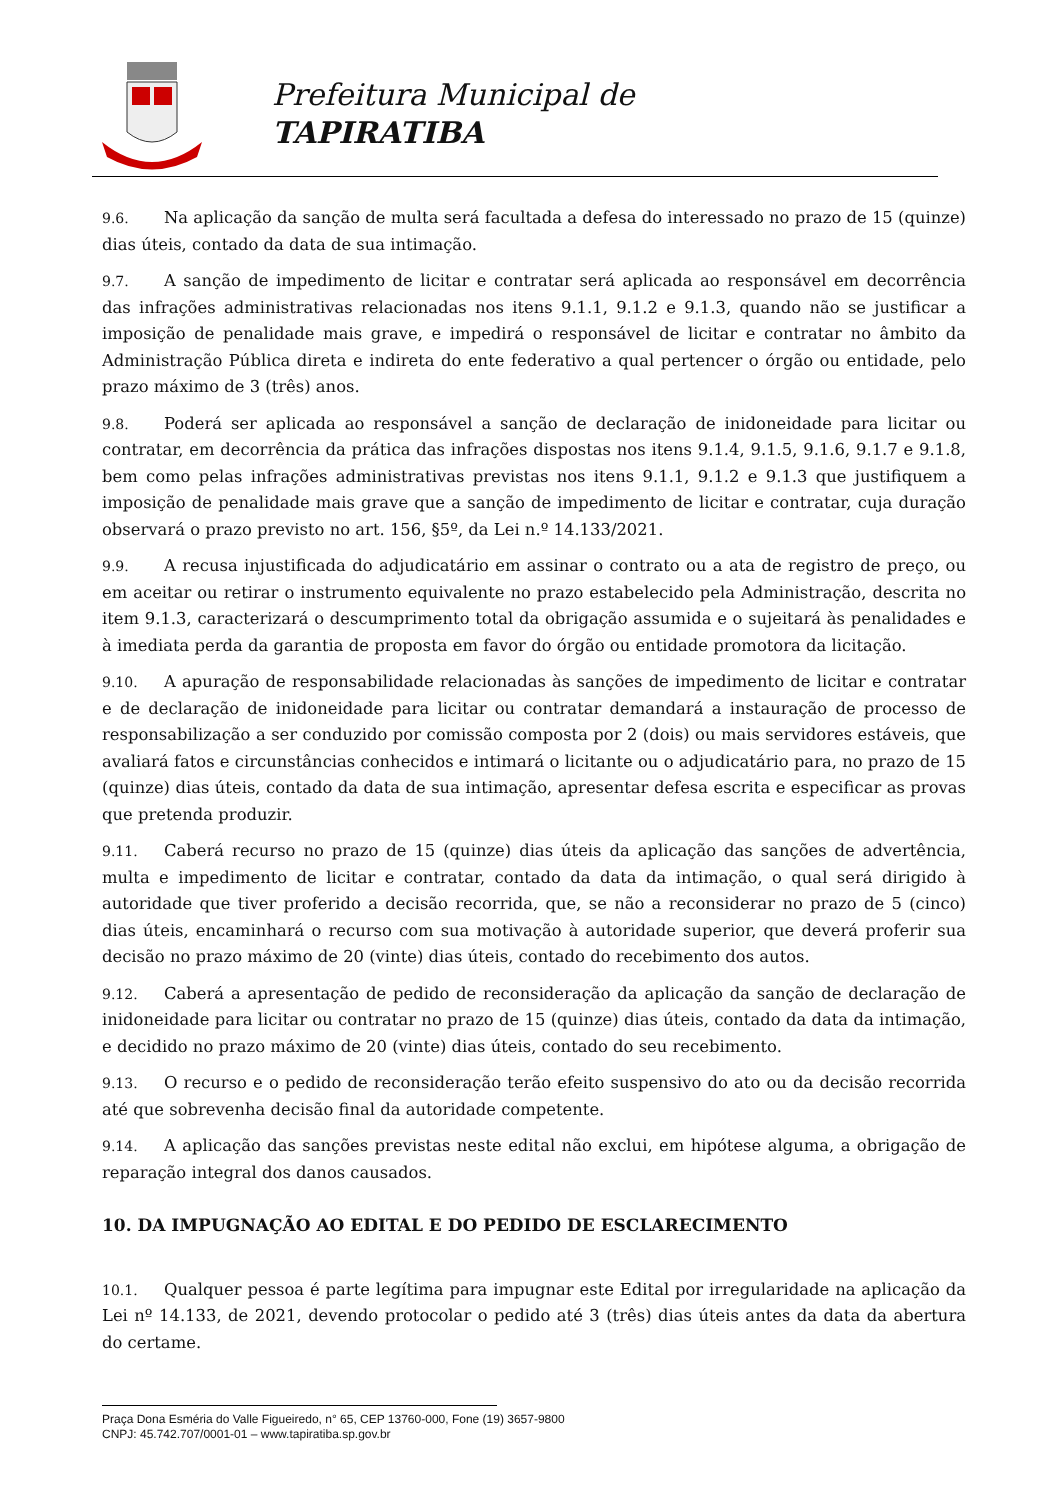Prefeitura Municipal de
TAPIRATIBA
9.6. Na aplicação da sanção de multa será facultada a defesa do interessado no prazo de 15 (quinze) dias úteis, contado da data de sua intimação.
9.7. A sanção de impedimento de licitar e contratar será aplicada ao responsável em decorrência das infrações administrativas relacionadas nos itens 9.1.1, 9.1.2 e 9.1.3, quando não se justificar a imposição de penalidade mais grave, e impedirá o responsável de licitar e contratar no âmbito da Administração Pública direta e indireta do ente federativo a qual pertencer o órgão ou entidade, pelo prazo máximo de 3 (três) anos.
9.8. Poderá ser aplicada ao responsável a sanção de declaração de inidoneidade para licitar ou contratar, em decorrência da prática das infrações dispostas nos itens 9.1.4, 9.1.5, 9.1.6, 9.1.7 e 9.1.8, bem como pelas infrações administrativas previstas nos itens 9.1.1, 9.1.2 e 9.1.3 que justifiquem a imposição de penalidade mais grave que a sanção de impedimento de licitar e contratar, cuja duração observará o prazo previsto no art. 156, §5º, da Lei n.º 14.133/2021.
9.9. A recusa injustificada do adjudicatário em assinar o contrato ou a ata de registro de preço, ou em aceitar ou retirar o instrumento equivalente no prazo estabelecido pela Administração, descrita no item 9.1.3, caracterizará o descumprimento total da obrigação assumida e o sujeitará às penalidades e à imediata perda da garantia de proposta em favor do órgão ou entidade promotora da licitação.
9.10. A apuração de responsabilidade relacionadas às sanções de impedimento de licitar e contratar e de declaração de inidoneidade para licitar ou contratar demandará a instauração de processo de responsabilização a ser conduzido por comissão composta por 2 (dois) ou mais servidores estáveis, que avaliará fatos e circunstâncias conhecidos e intimará o licitante ou o adjudicatário para, no prazo de 15 (quinze) dias úteis, contado da data de sua intimação, apresentar defesa escrita e especificar as provas que pretenda produzir.
9.11. Caberá recurso no prazo de 15 (quinze) dias úteis da aplicação das sanções de advertência, multa e impedimento de licitar e contratar, contado da data da intimação, o qual será dirigido à autoridade que tiver proferido a decisão recorrida, que, se não a reconsiderar no prazo de 5 (cinco) dias úteis, encaminhará o recurso com sua motivação à autoridade superior, que deverá proferir sua decisão no prazo máximo de 20 (vinte) dias úteis, contado do recebimento dos autos.
9.12. Caberá a apresentação de pedido de reconsideração da aplicação da sanção de declaração de inidoneidade para licitar ou contratar no prazo de 15 (quinze) dias úteis, contado da data da intimação, e decidido no prazo máximo de 20 (vinte) dias úteis, contado do seu recebimento.
9.13. O recurso e o pedido de reconsideração terão efeito suspensivo do ato ou da decisão recorrida até que sobrevenha decisão final da autoridade competente.
9.14. A aplicação das sanções previstas neste edital não exclui, em hipótese alguma, a obrigação de reparação integral dos danos causados.
10. DA IMPUGNAÇÃO AO EDITAL E DO PEDIDO DE ESCLARECIMENTO
10.1. Qualquer pessoa é parte legítima para impugnar este Edital por irregularidade na aplicação da Lei nº 14.133, de 2021, devendo protocolar o pedido até 3 (três) dias úteis antes da data da abertura do certame.
Praça Dona Esméria do Valle Figueiredo, n° 65, CEP 13760-000, Fone (19) 3657-9800
CNPJ: 45.742.707/0001-01 – www.tapiratiba.sp.gov.br